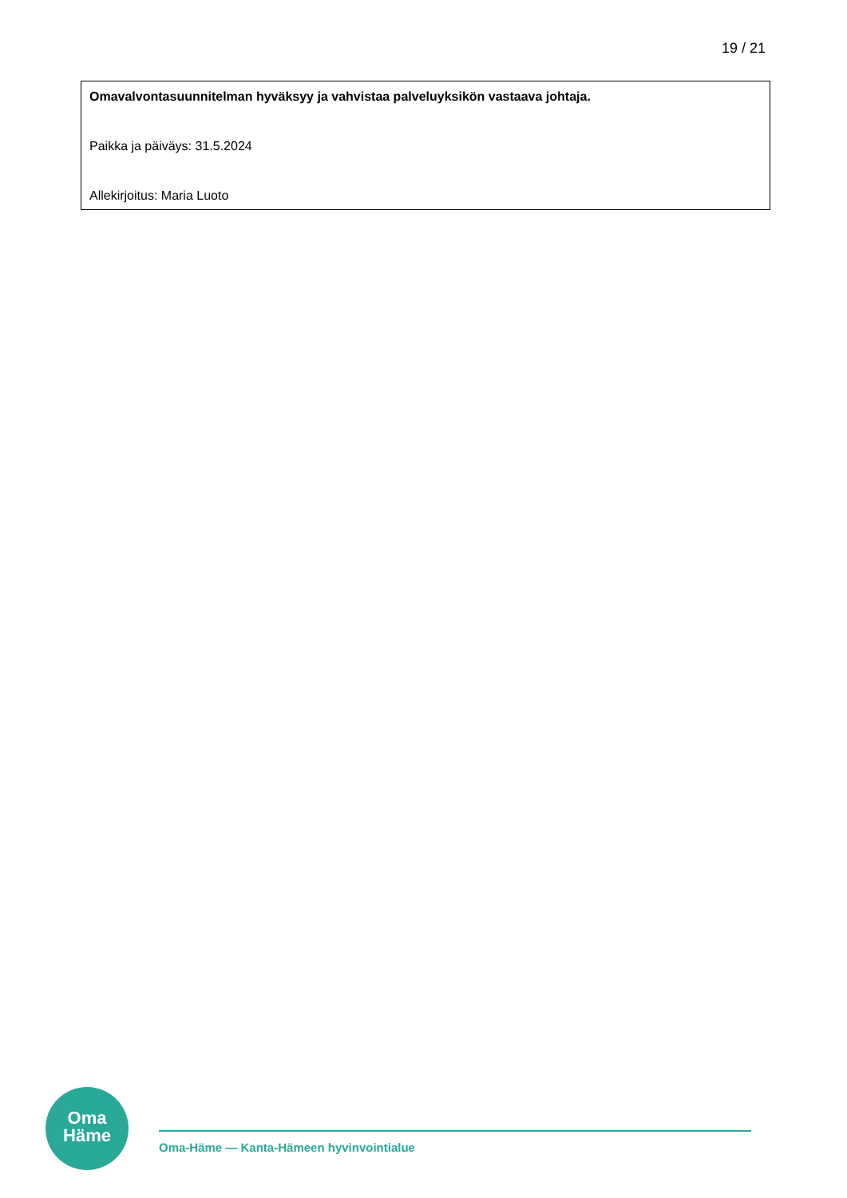19 / 21
Omavalvontasuunnitelman hyväksyy ja vahvistaa palveluyksikön vastaava johtaja.
Paikka ja päiväys: 31.5.2024
Allekirjoitus: Maria Luoto
Oma
Häme
Oma-Häme — Kanta-Hämeen hyvinvointialue